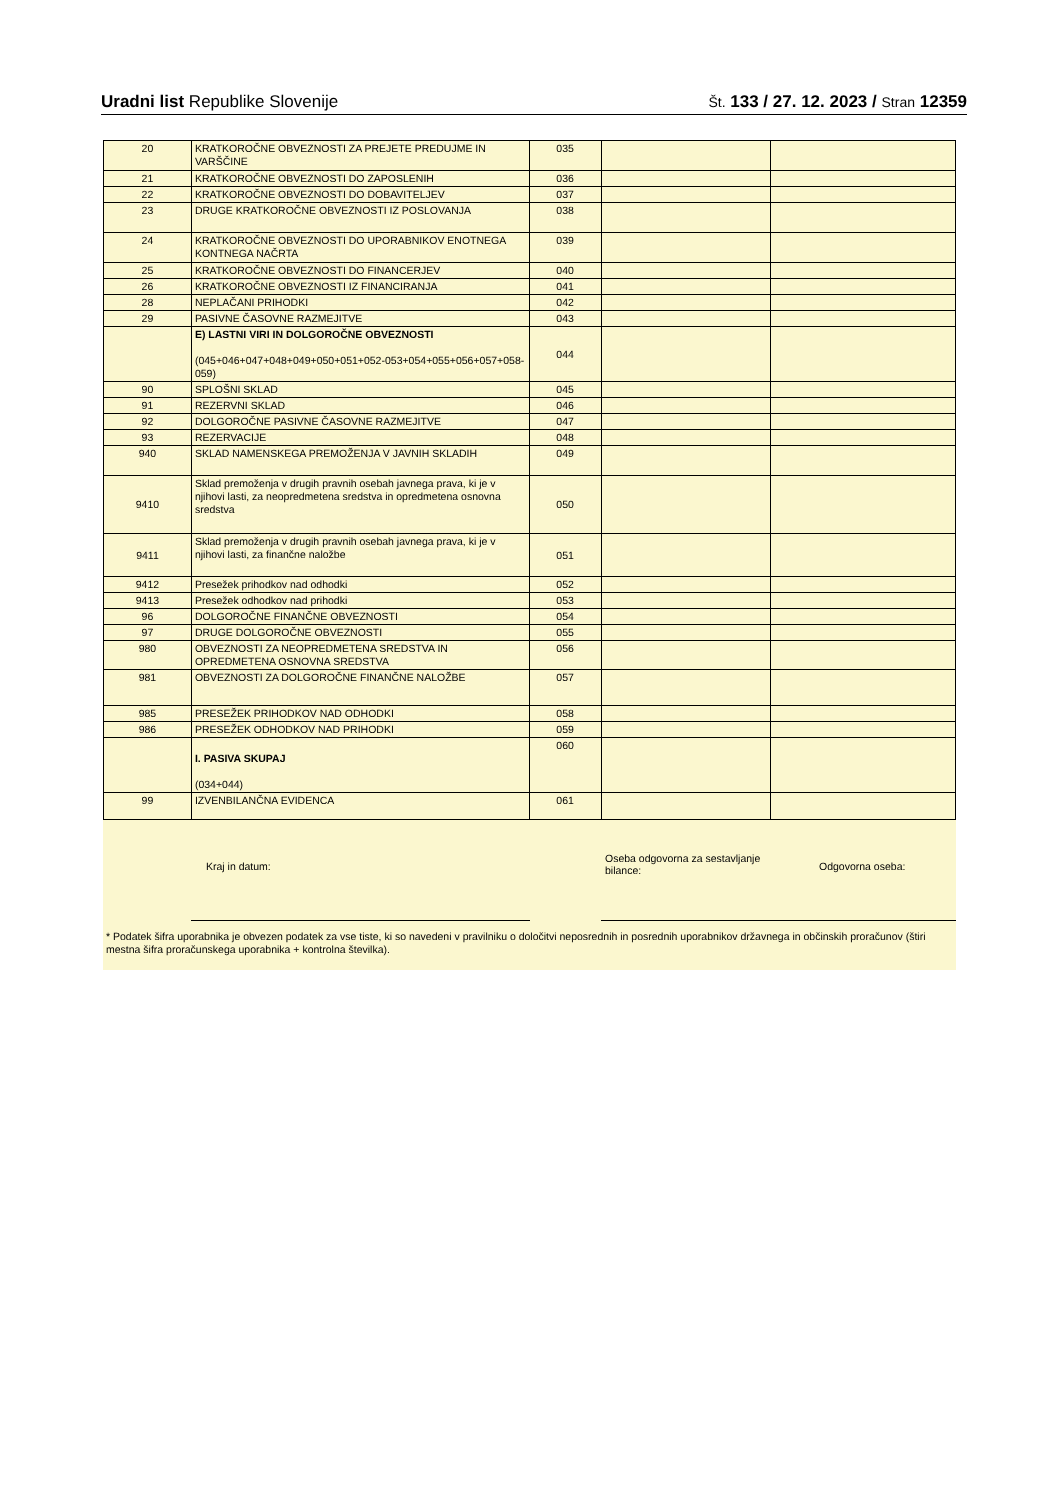Uradni list Republike Slovenije
Št. 133 / 27. 12. 2023 / Stran 12359
| 20 | KRATKOROČNE OBVEZNOSTI ZA PREJETE PREDUJME IN VARŠČINE | 035 | | |
| 21 | KRATKOROČNE OBVEZNOSTI DO ZAPOSLENIH | 036 | | |
| 22 | KRATKOROČNE OBVEZNOSTI DO DOBAVITELJEV | 037 | | |
| 23 | DRUGE KRATKOROČNE OBVEZNOSTI IZ POSLOVANJA | 038 | | |
| 24 | KRATKOROČNE OBVEZNOSTI DO UPORABNIKOV ENOTNEGA KONTNEGA NAČRTA | 039 | | |
| 25 | KRATKOROČNE OBVEZNOSTI DO FINANCERJEV | 040 | | |
| 26 | KRATKOROČNE OBVEZNOSTI IZ FINANCIRANJA | 041 | | |
| 28 | NEPLAČANI PRIHODKI | 042 | | |
| 29 | PASIVNE ČASOVNE RAZMEJITVE | 043 | | |
| | E) LASTNI VIRI IN DOLGOROČNE OBVEZNOSTI (045+046+047+048+049+050+051+052-053+054+055+056+057+058-059) | 044 | | |
| 90 | SPLOŠNI SKLAD | 045 | | |
| 91 | REZERVNI SKLAD | 046 | | |
| 92 | DOLGOROČNE PASIVNE ČASOVNE RAZMEJITVE | 047 | | |
| 93 | REZERVACIJE | 048 | | |
| 940 | SKLAD NAMENSKEGA PREMOŽENJA V JAVNIH SKLADIH | 049 | | |
| 9410 | Sklad premoženja v drugih pravnih osebah javnega prava, ki je v njihovi lasti, za neopredmetena sredstva in opredmetena osnovna sredstva | 050 | | |
| 9411 | Sklad premoženja v drugih pravnih osebah javnega prava, ki je v njihovi lasti, za finančne naložbe | 051 | | |
| 9412 | Presežek prihodkov nad odhodki | 052 | | |
| 9413 | Presežek odhodkov nad prihodki | 053 | | |
| 96 | DOLGOROČNE FINANČNE OBVEZNOSTI | 054 | | |
| 97 | DRUGE DOLGOROČNE OBVEZNOSTI | 055 | | |
| 980 | OBVEZNOSTI ZA NEOPREDMETENA SREDSTVA IN OPREDMETENA OSNOVNA SREDSTVA | 056 | | |
| 981 | OBVEZNOSTI ZA DOLGOROČNE FINANČNE NALOŽBE | 057 | | |
| 985 | PRESEŽEK PRIHODKOV NAD ODHODKI | 058 | | |
| 986 | PRESEŽEK ODHODKOV NAD PRIHODKI | 059 | | |
| | I. PASIVA SKUPAJ (034+044) | 060 | | |
| 99 | IZVENBILANČNA EVIDENCA | 061 | | |
Kraj in datum:
Oseba odgovorna za sestavljanje bilance:
Odgovorna oseba:
* Podatek šifra uporabnika je obvezen podatek za vse tiste, ki so navedeni v pravilniku o določitvi neposrednih in posrednih uporabnikov državnega in občinskih proračunov (štiri mestna šifra proračunskega uporabnika + kontrolna številka).